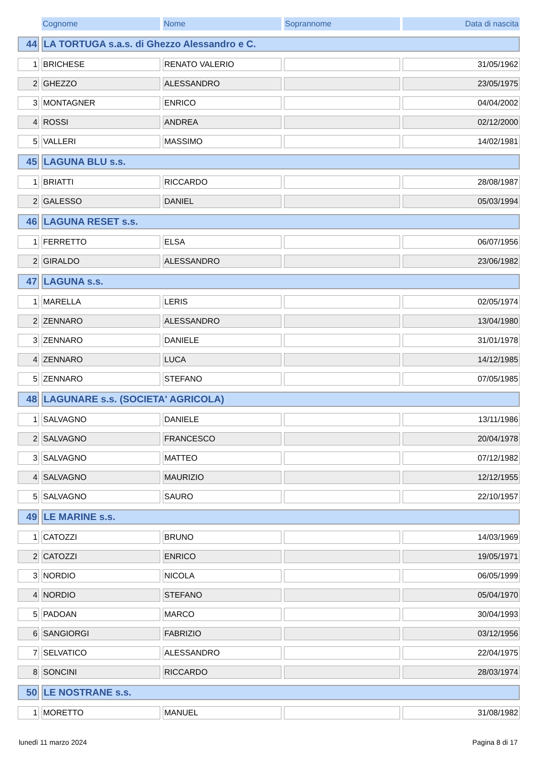| | Cognome | Nome | Soprannome | Data di nascita |
| 44 | LA TORTUGA s.a.s. di Ghezzo Alessandro e C. | | | |
| 1 | BRICHESE | RENATO VALERIO | | 31/05/1962 |
| 2 | GHEZZO | ALESSANDRO | | 23/05/1975 |
| 3 | MONTAGNER | ENRICO | | 04/04/2002 |
| 4 | ROSSI | ANDREA | | 02/12/2000 |
| 5 | VALLERI | MASSIMO | | 14/02/1981 |
| 45 | LAGUNA BLU s.s. | | | |
| 1 | BRIATTI | RICCARDO | | 28/08/1987 |
| 2 | GALESSO | DANIEL | | 05/03/1994 |
| 46 | LAGUNA RESET s.s. | | | |
| 1 | FERRETTO | ELSA | | 06/07/1956 |
| 2 | GIRALDO | ALESSANDRO | | 23/06/1982 |
| 47 | LAGUNA s.s. | | | |
| 1 | MARELLA | LERIS | | 02/05/1974 |
| 2 | ZENNARO | ALESSANDRO | | 13/04/1980 |
| 3 | ZENNARO | DANIELE | | 31/01/1978 |
| 4 | ZENNARO | LUCA | | 14/12/1985 |
| 5 | ZENNARO | STEFANO | | 07/05/1985 |
| 48 | LAGUNARE s.s. (SOCIETA' AGRICOLA) | | | |
| 1 | SALVAGNO | DANIELE | | 13/11/1986 |
| 2 | SALVAGNO | FRANCESCO | | 20/04/1978 |
| 3 | SALVAGNO | MATTEO | | 07/12/1982 |
| 4 | SALVAGNO | MAURIZIO | | 12/12/1955 |
| 5 | SALVAGNO | SAURO | | 22/10/1957 |
| 49 | LE MARINE s.s. | | | |
| 1 | CATOZZI | BRUNO | | 14/03/1969 |
| 2 | CATOZZI | ENRICO | | 19/05/1971 |
| 3 | NORDIO | NICOLA | | 06/05/1999 |
| 4 | NORDIO | STEFANO | | 05/04/1970 |
| 5 | PADOAN | MARCO | | 30/04/1993 |
| 6 | SANGIORGI | FABRIZIO | | 03/12/1956 |
| 7 | SELVATICO | ALESSANDRO | | 22/04/1975 |
| 8 | SONCINI | RICCARDO | | 28/03/1974 |
| 50 | LE NOSTRANE s.s. | | | |
| 1 | MORETTO | MANUEL | | 31/08/1982 |
lunedì 11 marzo 2024 Pagina 8 di 17